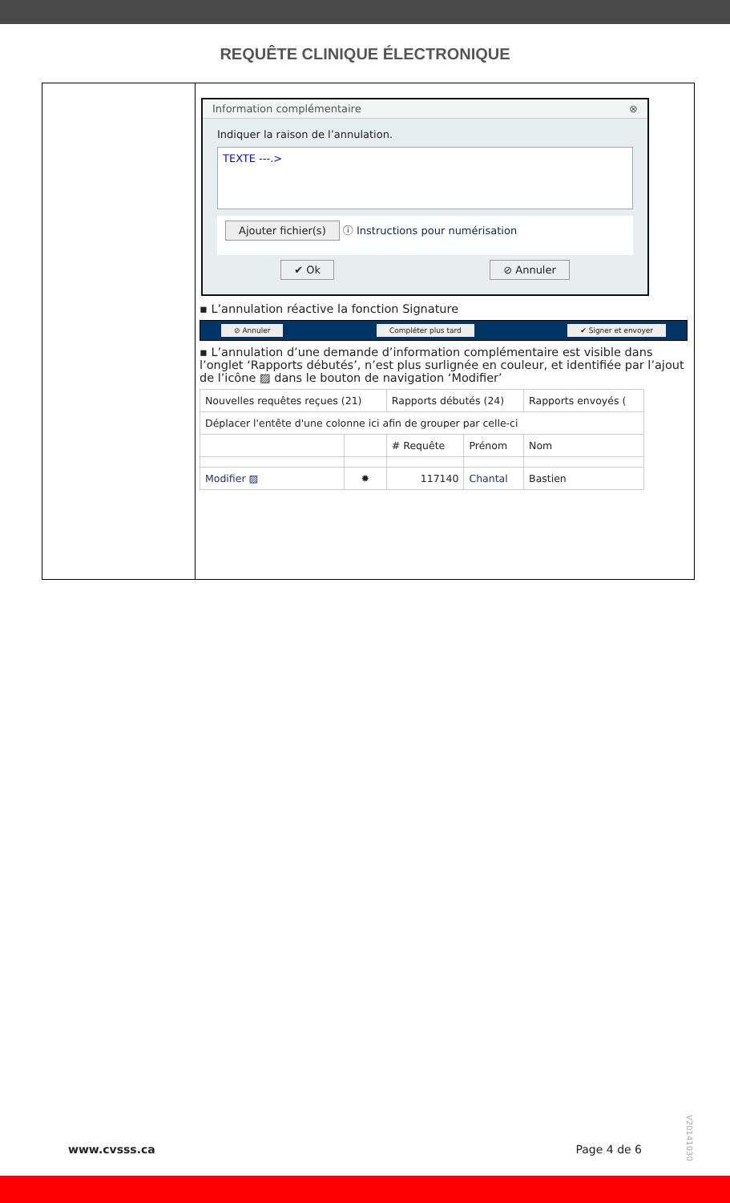REQUÊTE CLINIQUE ÉLECTRONIQUE
Information complémentaire ⊗
Indiquer la raison de l’annulation.
TEXTE ---.>
Ajouter fichier(s) ⓘ Instructions pour numérisation
✔ Ok ⊘ Annuler
▪ L’annulation réactive la fonction Signature
⊘ Annuler Compléter plus tard ✔ Signer et envoyer
▪ L’annulation d’une demande d’information complémentaire est visible dans l’onglet ‘Rapports débutés’, n’est plus surlignée en couleur, et identifiée par l’ajout de l’icône ▨ dans le bouton de navigation ‘Modifier’
| Nouvelles requêtes reçues (21) | | Rapports débutés (24) | | Rapports envoyés ( |
| --- | --- | --- | --- | --- |
| Déplacer l'entête d'une colonne ici afin de grouper par celle-ci | | | | |
| | | # Requête | Prénom | Nom |
| Modifier ▨ | ✹ | 117140 | Chantal | Bastien |
www.cvsss.ca Page 4 de 6
V20141030